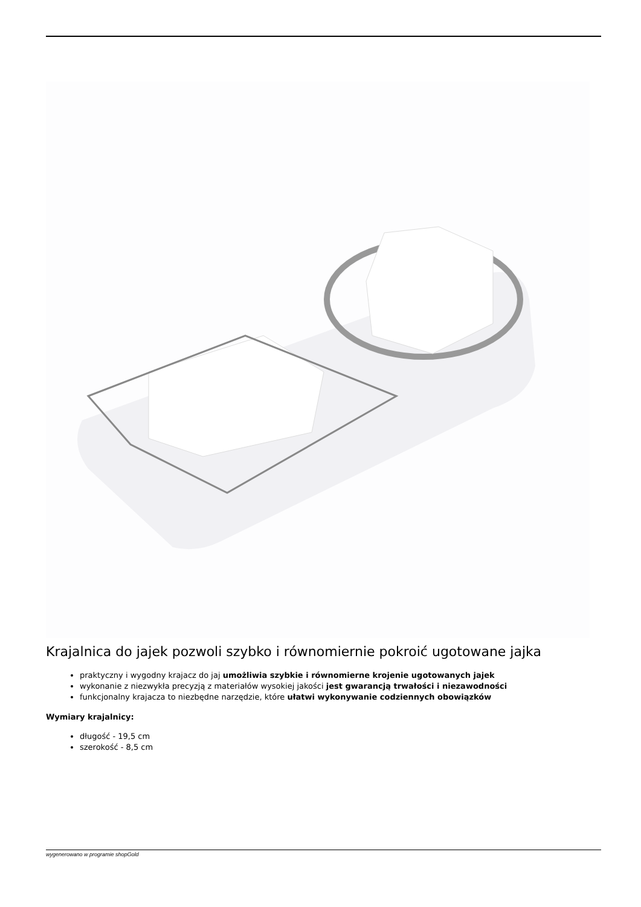Krajalnica do jajek pozwoli szybko i równomiernie pokroić ugotowane jajka
praktyczny i wygodny krajacz do jaj umożliwia szybkie i równomierne krojenie ugotowanych jajek
wykonanie z niezwykła precyzją z materiałów wysokiej jakości jest gwarancją trwałości i niezawodności
funkcjonalny krajacza to niezbędne narzędzie, które ułatwi wykonywanie codziennych obowiązków
Wymiary krajalnicy:
długość - 19,5 cm
szerokość - 8,5 cm
wygenerowano w programie shopGold